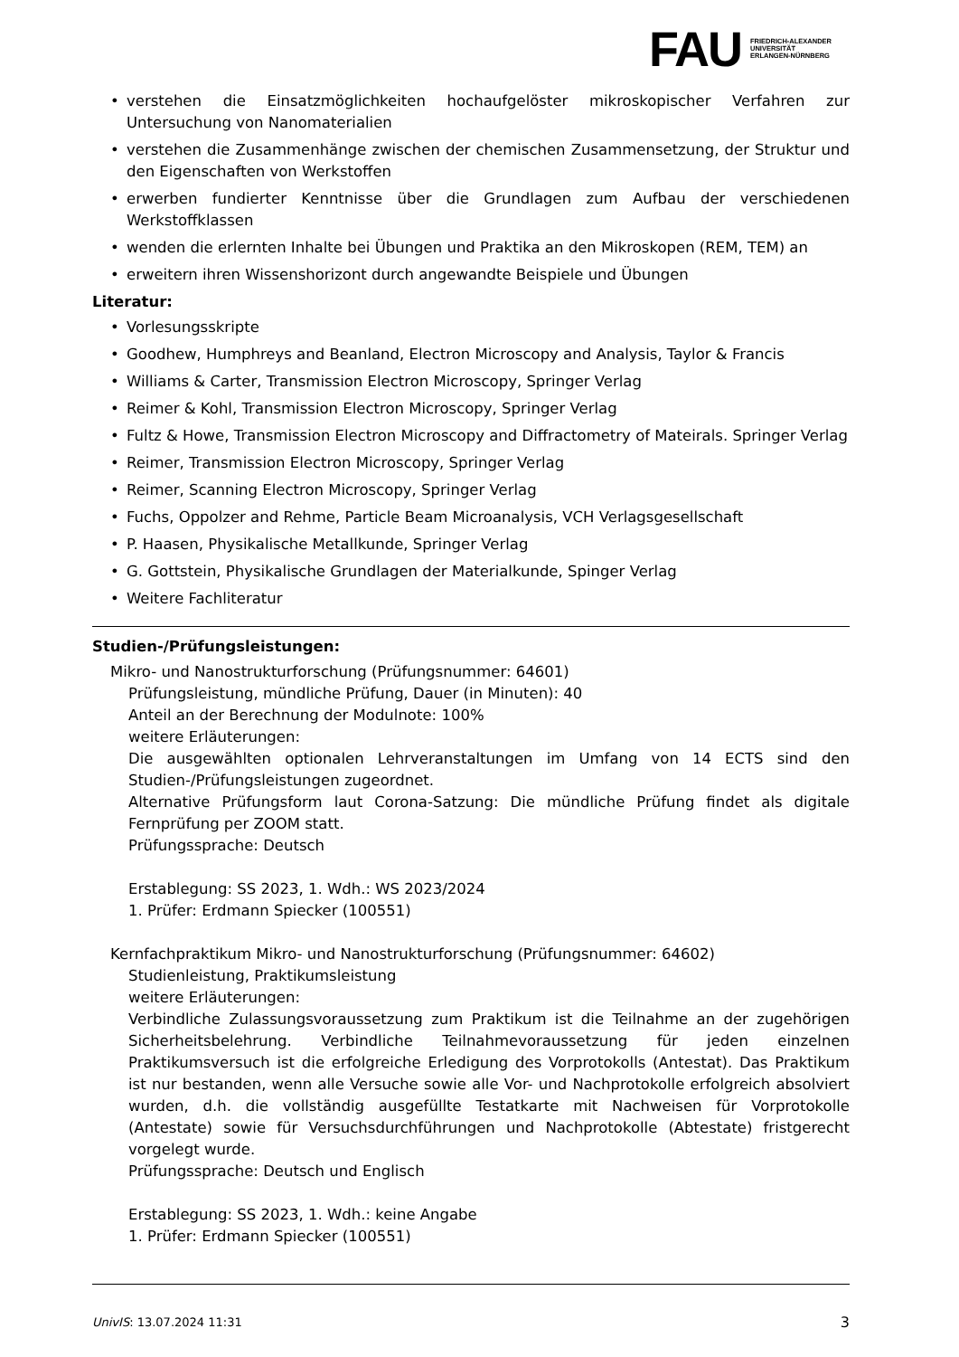FAU
FRIEDRICH-ALEXANDER
UNIVERSITÄT
ERLANGEN-NÜRNBERG
verstehen die Einsatzmöglichkeiten hochaufgelöster mikroskopischer Verfahren zur Untersuchung von Nanomaterialien
verstehen die Zusammenhänge zwischen der chemischen Zusammensetzung, der Struktur und den Eigenschaften von Werkstoffen
erwerben fundierter Kenntnisse über die Grundlagen zum Aufbau der verschiedenen Werkstoffklassen
wenden die erlernten Inhalte bei Übungen und Praktika an den Mikroskopen (REM, TEM) an
erweitern ihren Wissenshorizont durch angewandte Beispiele und Übungen
Literatur:
Vorlesungsskripte
Goodhew, Humphreys and Beanland, Electron Microscopy and Analysis, Taylor & Francis
Williams & Carter, Transmission Electron Microscopy, Springer Verlag
Reimer & Kohl, Transmission Electron Microscopy, Springer Verlag
Fultz & Howe, Transmission Electron Microscopy and Diffractometry of Mateirals. Springer Verlag
Reimer, Transmission Electron Microscopy, Springer Verlag
Reimer, Scanning Electron Microscopy, Springer Verlag
Fuchs, Oppolzer and Rehme, Particle Beam Microanalysis, VCH Verlagsgesellschaft
P. Haasen, Physikalische Metallkunde, Springer Verlag
G. Gottstein, Physikalische Grundlagen der Materialkunde, Spinger Verlag
Weitere Fachliteratur
Studien-/Prüfungsleistungen:
Mikro- und Nanostrukturforschung (Prüfungsnummer: 64601)
Prüfungsleistung, mündliche Prüfung, Dauer (in Minuten): 40
Anteil an der Berechnung der Modulnote: 100%
weitere Erläuterungen:
Die ausgewählten optionalen Lehrveranstaltungen im Umfang von 14 ECTS sind den Studien-/Prüfungsleistungen zugeordnet.
Alternative Prüfungsform laut Corona-Satzung: Die mündliche Prüfung findet als digitale Fernprüfung per ZOOM statt.
Prüfungssprache: Deutsch
Erstablegung: SS 2023, 1. Wdh.: WS 2023/2024
1. Prüfer: Erdmann Spiecker (100551)
Kernfachpraktikum Mikro- und Nanostrukturforschung (Prüfungsnummer: 64602)
Studienleistung, Praktikumsleistung
weitere Erläuterungen:
Verbindliche Zulassungsvoraussetzung zum Praktikum ist die Teilnahme an der zugehörigen Sicherheitsbelehrung. Verbindliche Teilnahmevoraussetzung für jeden einzelnen Praktikumsversuch ist die erfolgreiche Erledigung des Vorprotokolls (Antestat). Das Praktikum ist nur bestanden, wenn alle Versuche sowie alle Vor- und Nachprotokolle erfolgreich absolviert wurden, d.h. die vollständig ausgefüllte Testatkarte mit Nachweisen für Vorprotokolle (Antestate) sowie für Versuchsdurchführungen und Nachprotokolle (Abtestate) fristgerecht vorgelegt wurde.
Prüfungssprache: Deutsch und Englisch
Erstablegung: SS 2023, 1. Wdh.: keine Angabe
1. Prüfer: Erdmann Spiecker (100551)
UnivIS: 13.07.2024 11:31 3